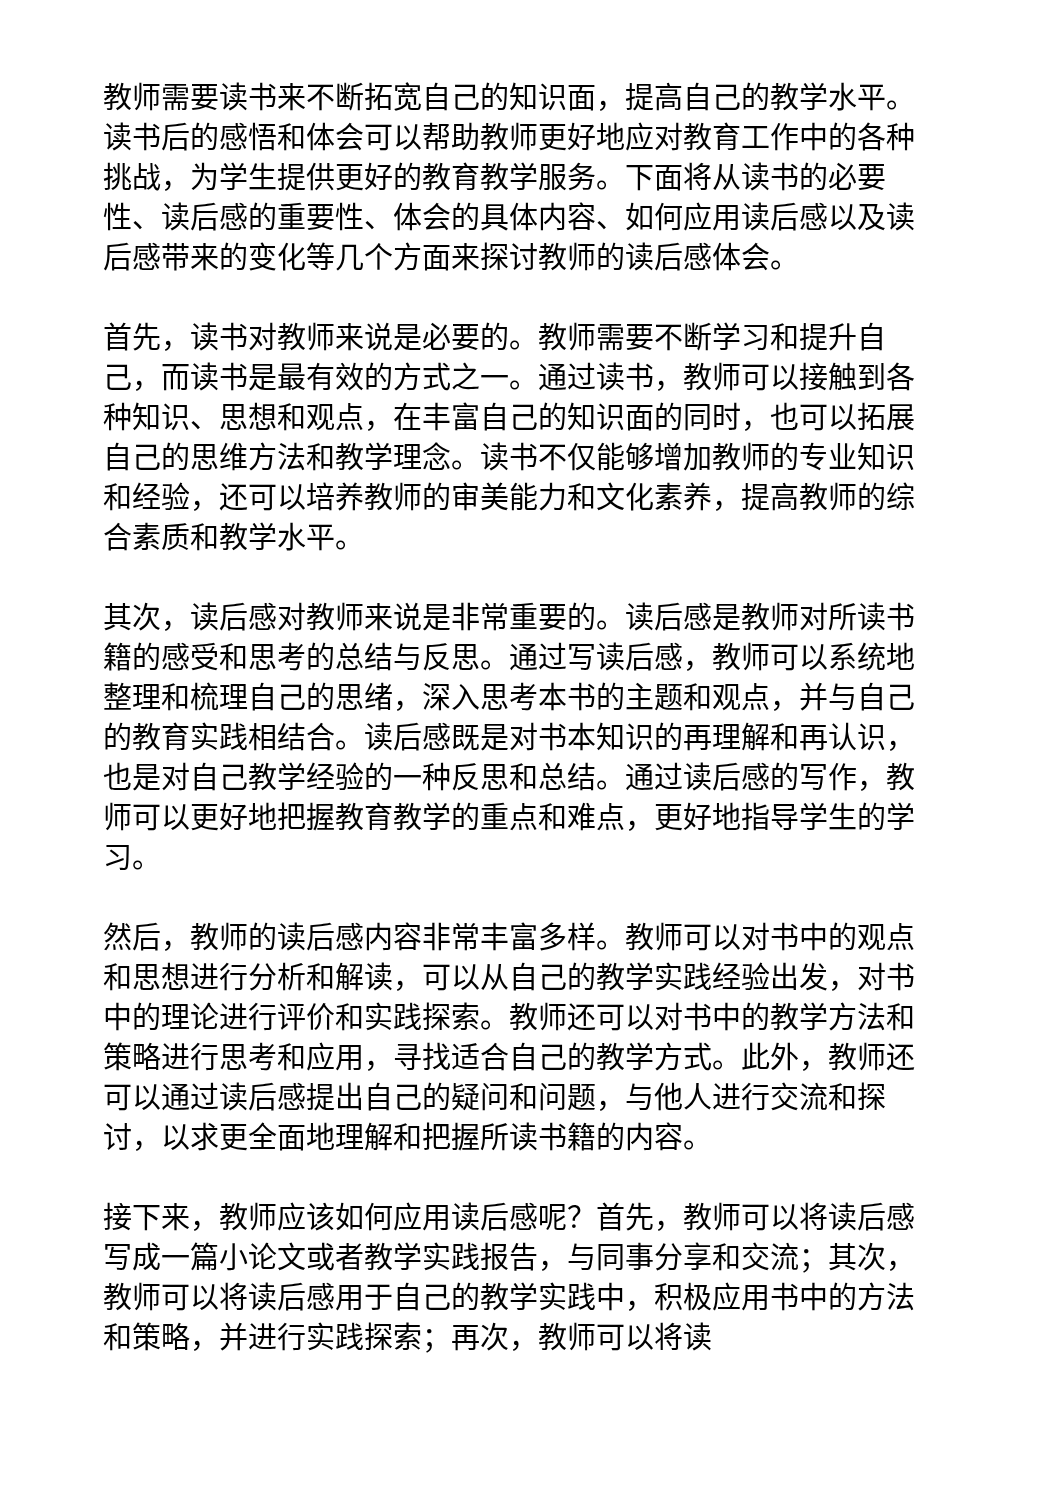教师需要读书来不断拓宽自己的知识面，提高自己的教学水平。读书后的感悟和体会可以帮助教师更好地应对教育工作中的各种挑战，为学生提供更好的教育教学服务。下面将从读书的必要性、读后感的重要性、体会的具体内容、如何应用读后感以及读后感带来的变化等几个方面来探讨教师的读后感体会。
首先，读书对教师来说是必要的。教师需要不断学习和提升自己，而读书是最有效的方式之一。通过读书，教师可以接触到各种知识、思想和观点，在丰富自己的知识面的同时，也可以拓展自己的思维方法和教学理念。读书不仅能够增加教师的专业知识和经验，还可以培养教师的审美能力和文化素养，提高教师的综合素质和教学水平。
其次，读后感对教师来说是非常重要的。读后感是教师对所读书籍的感受和思考的总结与反思。通过写读后感，教师可以系统地整理和梳理自己的思绪，深入思考本书的主题和观点，并与自己的教育实践相结合。读后感既是对书本知识的再理解和再认识，也是对自己教学经验的一种反思和总结。通过读后感的写作，教师可以更好地把握教育教学的重点和难点，更好地指导学生的学习。
然后，教师的读后感内容非常丰富多样。教师可以对书中的观点和思想进行分析和解读，可以从自己的教学实践经验出发，对书中的理论进行评价和实践探索。教师还可以对书中的教学方法和策略进行思考和应用，寻找适合自己的教学方式。此外，教师还可以通过读后感提出自己的疑问和问题，与他人进行交流和探讨，以求更全面地理解和把握所读书籍的内容。
接下来，教师应该如何应用读后感呢？首先，教师可以将读后感写成一篇小论文或者教学实践报告，与同事分享和交流；其次，教师可以将读后感用于自己的教学实践中，积极应用书中的方法和策略，并进行实践探索；再次，教师可以将读